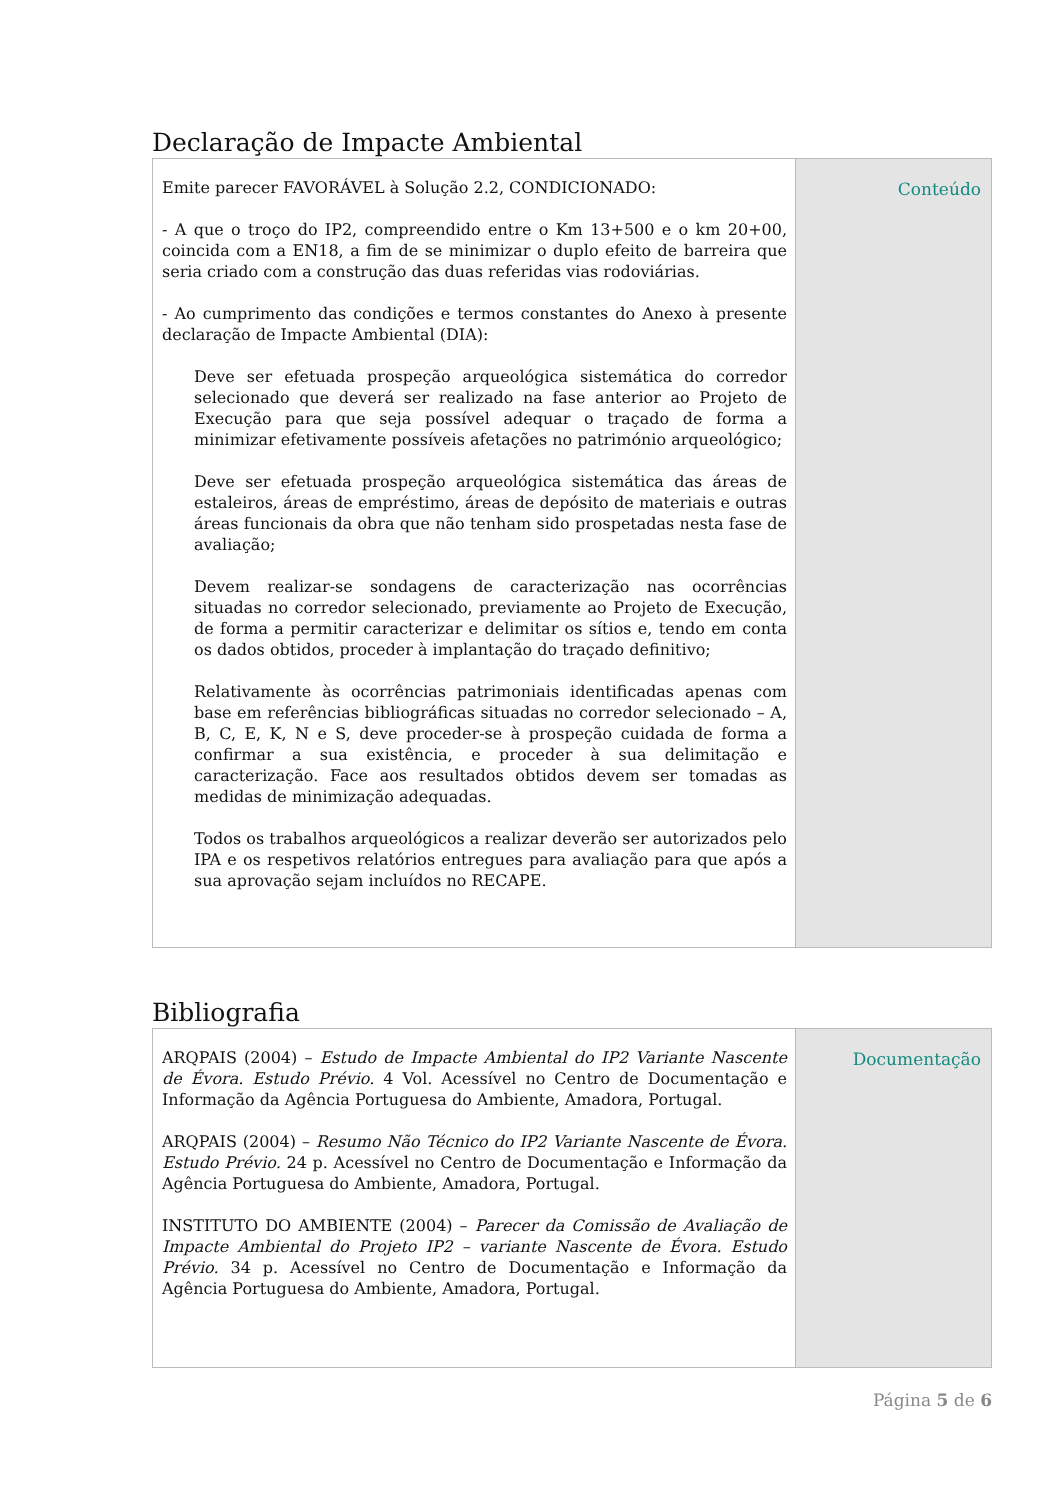Declaração de Impacte Ambiental
| Emite parecer FAVORÁVEL à Solução 2.2, CONDICIONADO: - A que o troço do IP2, compreendido entre o Km 13+500 e o km 20+00, coincida com a EN18, a fim de se minimizar o duplo efeito de barreira que seria criado com a construção das duas referidas vias rodoviárias. - Ao cumprimento das condições e termos constantes do Anexo à presente declaração de Impacte Ambiental (DIA): Deve ser efetuada prospeção arqueológica sistemática do corredor selecionado que deverá ser realizado na fase anterior ao Projeto de Execução para que seja possível adequar o traçado de forma a minimizar efetivamente possíveis afetações no património arqueológico; Deve ser efetuada prospeção arqueológica sistemática das áreas de estaleiros, áreas de empréstimo, áreas de depósito de materiais e outras áreas funcionais da obra que não tenham sido prospetadas nesta fase de avaliação; Devem realizar-se sondagens de caracterização nas ocorrências situadas no corredor selecionado, previamente ao Projeto de Execução, de forma a permitir caracterizar e delimitar os sítios e, tendo em conta os dados obtidos, proceder à implantação do traçado definitivo; Relativamente às ocorrências patrimoniais identificadas apenas com base em referências bibliográficas situadas no corredor selecionado – A, B, C, E, K, N e S, deve proceder-se à prospeção cuidada de forma a confirmar a sua existência, e proceder à sua delimitação e caracterização. Face aos resultados obtidos devem ser tomadas as medidas de minimização adequadas. Todos os trabalhos arqueológicos a realizar deverão ser autorizados pelo IPA e os respetivos relatórios entregues para avaliação para que após a sua aprovação sejam incluídos no RECAPE. | Conteúdo |
Bibliografia
| ARQPAIS (2004) – Estudo de Impacte Ambiental do IP2 Variante Nascente de Évora. Estudo Prévio. 4 Vol. Acessível no Centro de Documentação e Informação da Agência Portuguesa do Ambiente, Amadora, Portugal. ARQPAIS (2004) – Resumo Não Técnico do IP2 Variante Nascente de Évora. Estudo Prévio. 24 p. Acessível no Centro de Documentação e Informação da Agência Portuguesa do Ambiente, Amadora, Portugal. INSTITUTO DO AMBIENTE (2004) – Parecer da Comissão de Avaliação de Impacte Ambiental do Projeto IP2 – variante Nascente de Évora. Estudo Prévio. 34 p. Acessível no Centro de Documentação e Informação da Agência Portuguesa do Ambiente, Amadora, Portugal. | Documentação |
Página 5 de 6